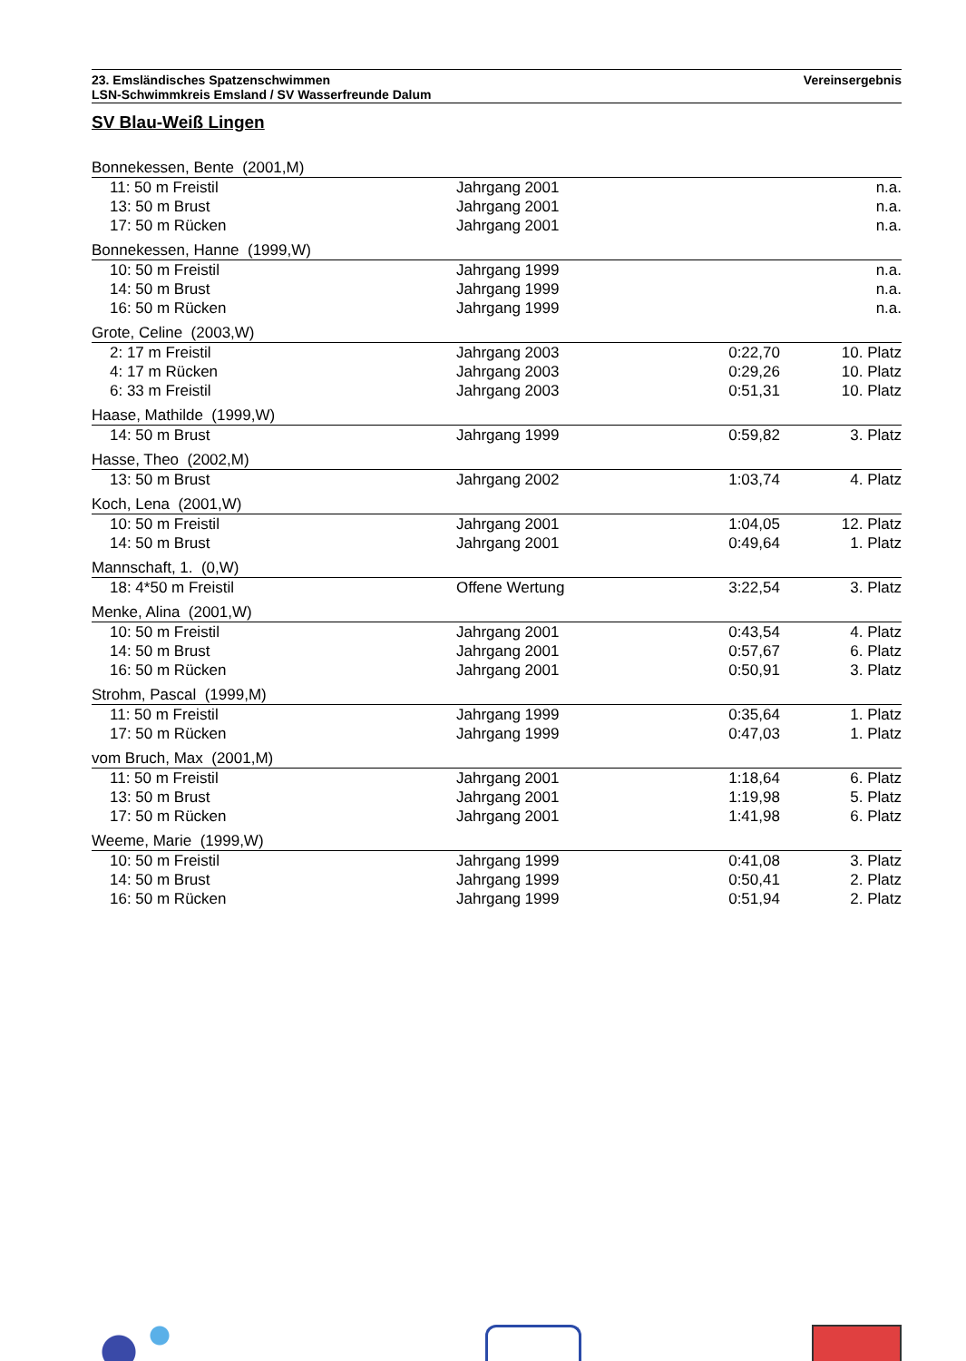23. Emsländisches Spatzenschwimmen
LSN-Schwimmkreis Emsland / SV Wasserfreunde Dalum
Vereinsergebnis
SV Blau-Weiß Lingen
| Bonnekessen, Bente (2001,M) | | | |
| 11: 50 m Freistil | Jahrgang 2001 | | n.a. |
| 13: 50 m Brust | Jahrgang 2001 | | n.a. |
| 17: 50 m Rücken | Jahrgang 2001 | | n.a. |
| Bonnekessen, Hanne (1999,W) | | | |
| 10: 50 m Freistil | Jahrgang 1999 | | n.a. |
| 14: 50 m Brust | Jahrgang 1999 | | n.a. |
| 16: 50 m Rücken | Jahrgang 1999 | | n.a. |
| Grote, Celine (2003,W) | | | |
| 2: 17 m Freistil | Jahrgang 2003 | 0:22,70 | 10. Platz |
| 4: 17 m Rücken | Jahrgang 2003 | 0:29,26 | 10. Platz |
| 6: 33 m Freistil | Jahrgang 2003 | 0:51,31 | 10. Platz |
| Haase, Mathilde (1999,W) | | | |
| 14: 50 m Brust | Jahrgang 1999 | 0:59,82 | 3. Platz |
| Hasse, Theo (2002,M) | | | |
| 13: 50 m Brust | Jahrgang 2002 | 1:03,74 | 4. Platz |
| Koch, Lena (2001,W) | | | |
| 10: 50 m Freistil | Jahrgang 2001 | 1:04,05 | 12. Platz |
| 14: 50 m Brust | Jahrgang 2001 | 0:49,64 | 1. Platz |
| Mannschaft, 1. (0,W) | | | |
| 18: 4*50 m Freistil | Offene Wertung | 3:22,54 | 3. Platz |
| Menke, Alina (2001,W) | | | |
| 10: 50 m Freistil | Jahrgang 2001 | 0:43,54 | 4. Platz |
| 14: 50 m Brust | Jahrgang 2001 | 0:57,67 | 6. Platz |
| 16: 50 m Rücken | Jahrgang 2001 | 0:50,91 | 3. Platz |
| Strohm, Pascal (1999,M) | | | |
| 11: 50 m Freistil | Jahrgang 1999 | 0:35,64 | 1. Platz |
| 17: 50 m Rücken | Jahrgang 1999 | 0:47,03 | 1. Platz |
| vom Bruch, Max (2001,M) | | | |
| 11: 50 m Freistil | Jahrgang 2001 | 1:18,64 | 6. Platz |
| 13: 50 m Brust | Jahrgang 2001 | 1:19,98 | 5. Platz |
| 17: 50 m Rücken | Jahrgang 2001 | 1:41,98 | 6. Platz |
| Weeme, Marie (1999,W) | | | |
| 10: 50 m Freistil | Jahrgang 1999 | 0:41,08 | 3. Platz |
| 14: 50 m Brust | Jahrgang 1999 | 0:50,41 | 2. Platz |
| 16: 50 m Rücken | Jahrgang 1999 | 0:51,94 | 2. Platz |